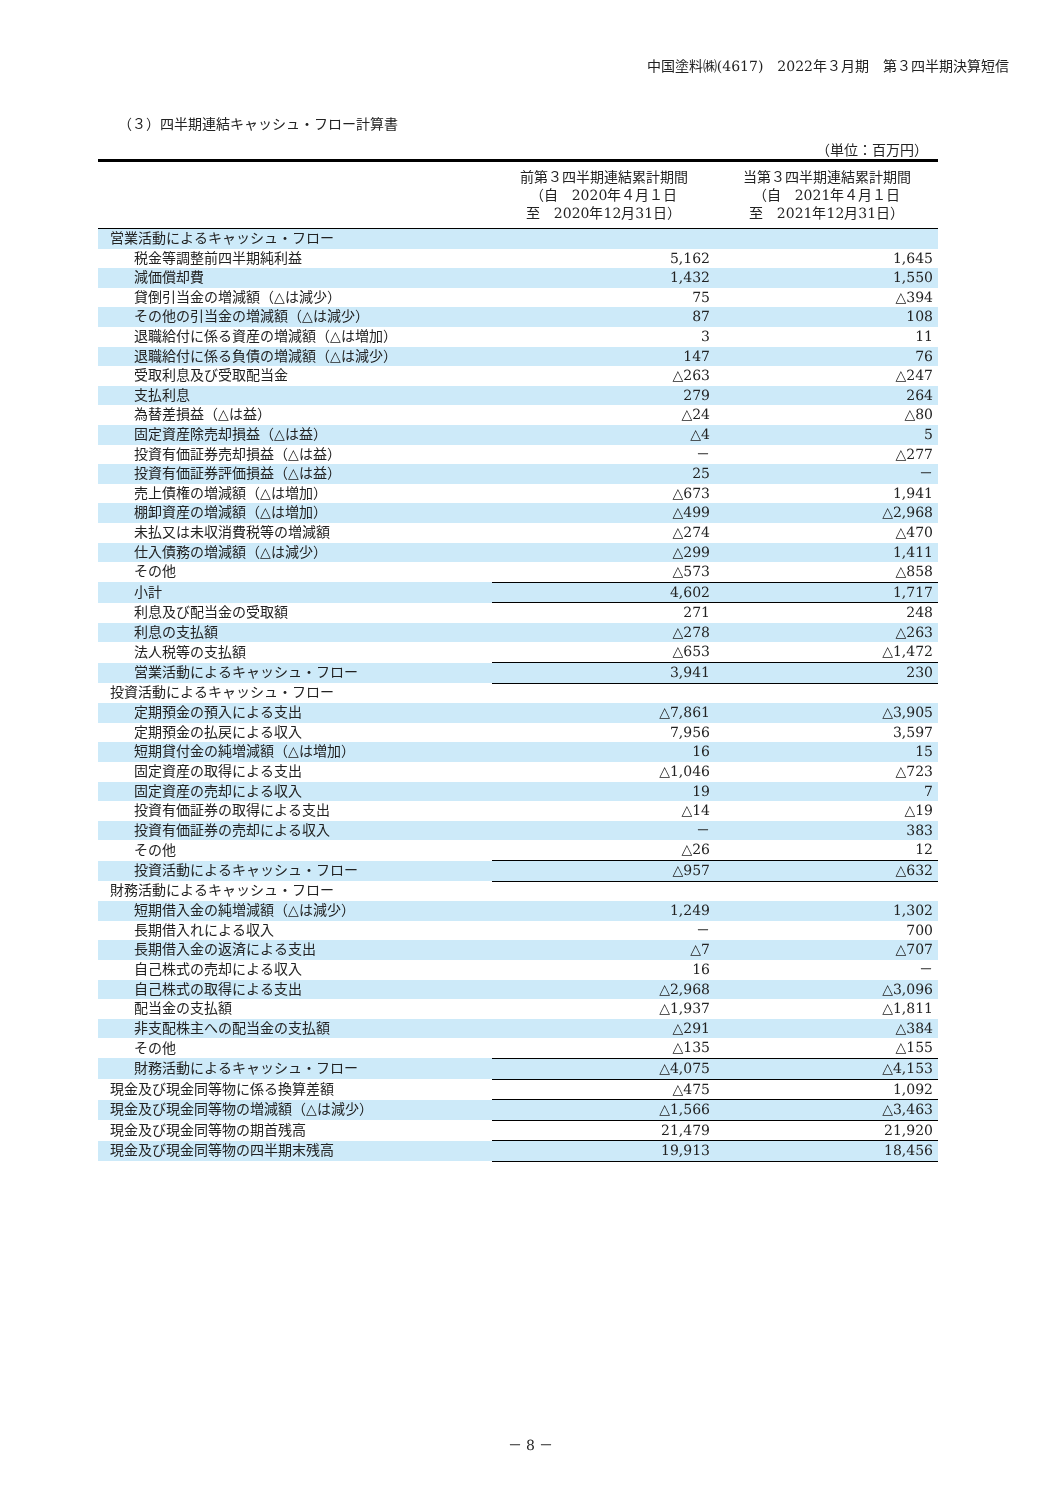中国塗料㈱(4617)　2022年３月期　第３四半期決算短信
（３）四半期連結キャッシュ・フロー計算書
（単位：百万円）
| | 前第３四半期連結累計期間 （自 2020年４月１日 至 2020年12月31日） | 当第３四半期連結累計期間 （自 2021年４月１日 至 2021年12月31日） |
| --- | --- | --- |
| 営業活動によるキャッシュ・フロー | | |
| 税金等調整前四半期純利益 | 5,162 | 1,645 |
| 減価償却費 | 1,432 | 1,550 |
| 貸倒引当金の増減額（△は減少） | 75 | △394 |
| その他の引当金の増減額（△は減少） | 87 | 108 |
| 退職給付に係る資産の増減額（△は増加） | 3 | 11 |
| 退職給付に係る負債の増減額（△は減少） | 147 | 76 |
| 受取利息及び受取配当金 | △263 | △247 |
| 支払利息 | 279 | 264 |
| 為替差損益（△は益） | △24 | △80 |
| 固定資産除売却損益（△は益） | △4 | 5 |
| 投資有価証券売却損益（△は益） | － | △277 |
| 投資有価証券評価損益（△は益） | 25 | － |
| 売上債権の増減額（△は増加） | △673 | 1,941 |
| 棚卸資産の増減額（△は増加） | △499 | △2,968 |
| 未払又は未収消費税等の増減額 | △274 | △470 |
| 仕入債務の増減額（△は減少） | △299 | 1,411 |
| その他 | △573 | △858 |
| 小計 | 4,602 | 1,717 |
| 利息及び配当金の受取額 | 271 | 248 |
| 利息の支払額 | △278 | △263 |
| 法人税等の支払額 | △653 | △1,472 |
| 営業活動によるキャッシュ・フロー | 3,941 | 230 |
| 投資活動によるキャッシュ・フロー | | |
| 定期預金の預入による支出 | △7,861 | △3,905 |
| 定期預金の払戻による収入 | 7,956 | 3,597 |
| 短期貸付金の純増減額（△は増加） | 16 | 15 |
| 固定資産の取得による支出 | △1,046 | △723 |
| 固定資産の売却による収入 | 19 | 7 |
| 投資有価証券の取得による支出 | △14 | △19 |
| 投資有価証券の売却による収入 | － | 383 |
| その他 | △26 | 12 |
| 投資活動によるキャッシュ・フロー | △957 | △632 |
| 財務活動によるキャッシュ・フロー | | |
| 短期借入金の純増減額（△は減少） | 1,249 | 1,302 |
| 長期借入れによる収入 | － | 700 |
| 長期借入金の返済による支出 | △7 | △707 |
| 自己株式の売却による収入 | 16 | － |
| 自己株式の取得による支出 | △2,968 | △3,096 |
| 配当金の支払額 | △1,937 | △1,811 |
| 非支配株主への配当金の支払額 | △291 | △384 |
| その他 | △135 | △155 |
| 財務活動によるキャッシュ・フロー | △4,075 | △4,153 |
| 現金及び現金同等物に係る換算差額 | △475 | 1,092 |
| 現金及び現金同等物の増減額（△は減少） | △1,566 | △3,463 |
| 現金及び現金同等物の期首残高 | 21,479 | 21,920 |
| 現金及び現金同等物の四半期末残高 | 19,913 | 18,456 |
－ 8 －